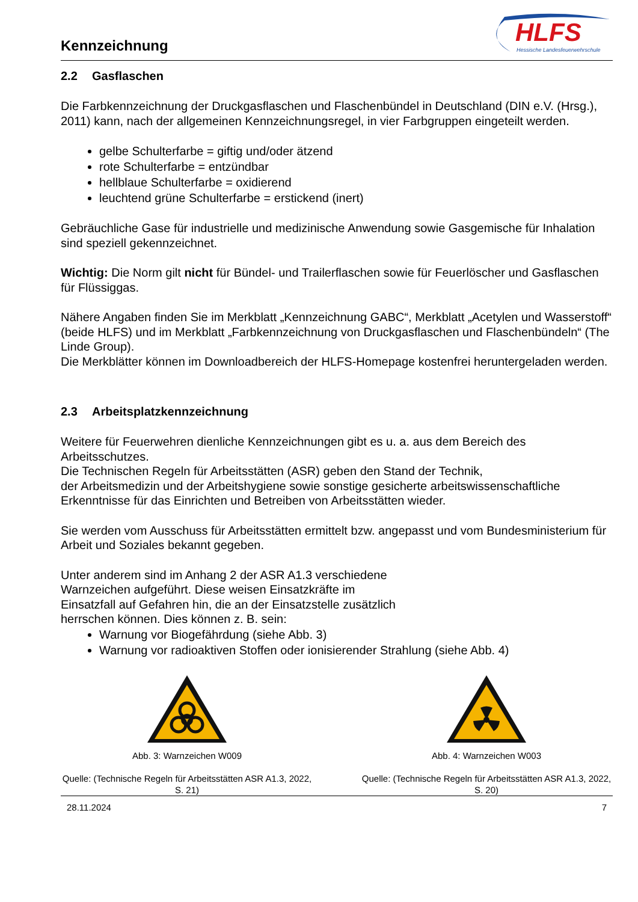Kennzeichnung
HLFS
Hessische Landesfeuerwehrschule
2.2 Gasflaschen
Die Farbkennzeichnung der Druckgasflaschen und Flaschenbündel in Deutschland (DIN e.V. (Hrsg.), 2011) kann, nach der allgemeinen Kennzeichnungsregel, in vier Farbgruppen eingeteilt werden.
gelbe Schulterfarbe = giftig und/oder ätzend
rote Schulterfarbe = entzündbar
hellblaue Schulterfarbe = oxidierend
leuchtend grüne Schulterfarbe = erstickend (inert)
Gebräuchliche Gase für industrielle und medizinische Anwendung sowie Gasgemische für Inhalation sind speziell gekennzeichnet.
Wichtig: Die Norm gilt nicht für Bündel- und Trailerflaschen sowie für Feuerlöscher und Gasflaschen für Flüssiggas.
Nähere Angaben finden Sie im Merkblatt „Kennzeichnung GABC“, Merkblatt „Acetylen und Wasserstoff“ (beide HLFS) und im Merkblatt „Farbkennzeichnung von Druckgasflaschen und Flaschenbündeln“ (The Linde Group).
Die Merkblätter können im Downloadbereich der HLFS-Homepage kostenfrei heruntergeladen werden.
2.3 Arbeitsplatzkennzeichnung
Weitere für Feuerwehren dienliche Kennzeichnungen gibt es u. a. aus dem Bereich des Arbeitsschutzes.
Die Technischen Regeln für Arbeitsstätten (ASR) geben den Stand der Technik,
der Arbeitsmedizin und der Arbeitshygiene sowie sonstige gesicherte arbeitswissenschaftliche Erkenntnisse für das Einrichten und Betreiben von Arbeitsstätten wieder.
Sie werden vom Ausschuss für Arbeitsstätten ermittelt bzw. angepasst und vom Bundesministerium für Arbeit und Soziales bekannt gegeben.
Unter anderem sind im Anhang 2 der ASR A1.3 verschiedene
Warnzeichen aufgeführt. Diese weisen Einsatzkräfte im
Einsatzfall auf Gefahren hin, die an der Einsatzstelle zusätzlich
herrschen können. Dies können z. B. sein:
Warnung vor Biogefährdung (siehe Abb. 3)
Warnung vor radioaktiven Stoffen oder ionisierender Strahlung (siehe Abb. 4)
Abb. 3: Warnzeichen W009
Quelle: (Technische Regeln für Arbeitsstätten ASR A1.3, 2022, S. 21)
Abb. 4: Warnzeichen W003
Quelle: (Technische Regeln für Arbeitsstätten ASR A1.3, 2022, S. 20)
28.11.2024 7